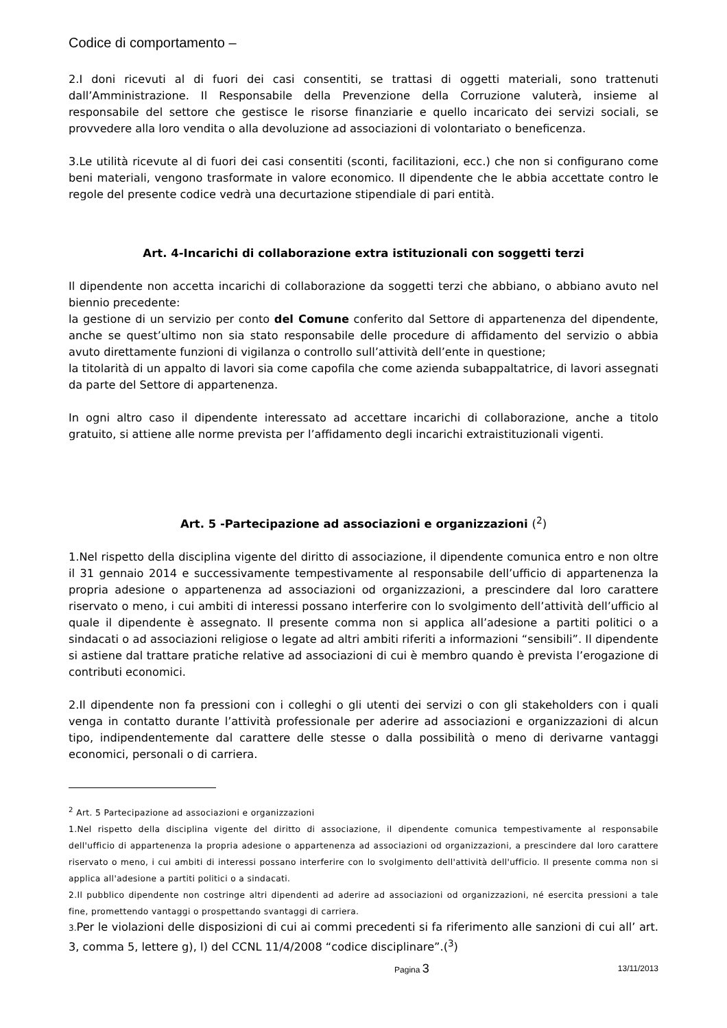Codice di comportamento –
2.I doni ricevuti al di fuori dei casi consentiti, se trattasi di oggetti materiali, sono trattenuti dall’Amministrazione. Il Responsabile della Prevenzione della Corruzione valuterà, insieme al responsabile del settore che gestisce le risorse finanziarie e quello incaricato dei servizi sociali, se provvedere alla loro vendita o alla devoluzione ad associazioni di volontariato o beneficenza.
3.Le utilità ricevute al di fuori dei casi consentiti (sconti, facilitazioni, ecc.) che non si configurano come beni materiali, vengono trasformate in valore economico. Il dipendente che le abbia accettate contro le regole del presente codice vedrà una decurtazione stipendiale di pari entità.
Art. 4-Incarichi di collaborazione extra istituzionali con soggetti terzi
Il dipendente non accetta incarichi di collaborazione da soggetti terzi che abbiano, o abbiano avuto nel biennio precedente:
la gestione di un servizio per conto del Comune conferito dal Settore di appartenenza del dipendente, anche se quest’ultimo non sia stato responsabile delle procedure di affidamento del servizio o abbia avuto direttamente funzioni di vigilanza o controllo sull’attività dell’ente in questione;
la titolarità di un appalto di lavori sia come capofila che come azienda subappaltatrice, di lavori assegnati da parte del Settore di appartenenza.
In ogni altro caso il dipendente interessato ad accettare incarichi di collaborazione, anche a titolo gratuito, si attiene alle norme prevista per l’affidamento degli incarichi extraistituzionali vigenti.
Art. 5 -Partecipazione ad associazioni e organizzazioni (<sup>2</sup>)
1.Nel rispetto della disciplina vigente del diritto di associazione, il dipendente comunica entro e non oltre il 31 gennaio 2014 e successivamente tempestivamente al responsabile dell’ufficio di appartenenza la propria adesione o appartenenza ad associazioni od organizzazioni, a prescindere dal loro carattere riservato o meno, i cui ambiti di interessi possano interferire con lo svolgimento dell’attività dell’ufficio al quale il dipendente è assegnato. Il presente comma non si applica all’adesione a partiti politici o a sindacati o ad associazioni religiose o legate ad altri ambiti riferiti a informazioni “sensibili”. Il dipendente si astiene dal trattare pratiche relative ad associazioni di cui è membro quando è prevista l’erogazione di contributi economici.
2.Il dipendente non fa pressioni con i colleghi o gli utenti dei servizi o con gli stakeholders con i quali venga in contatto durante l’attività professionale per aderire ad associazioni e organizzazioni di alcun tipo, indipendentemente dal carattere delle stesse o dalla possibilità o meno di derivarne vantaggi economici, personali o di carriera.
<sup>2</sup> Art. 5 Partecipazione ad associazioni e organizzazioni
1.Nel rispetto della disciplina vigente del diritto di associazione, il dipendente comunica tempestivamente al responsabile dell'ufficio di appartenenza la propria adesione o appartenenza ad associazioni od organizzazioni, a prescindere dal loro carattere riservato o meno, i cui ambiti di interessi possano interferire con lo svolgimento dell'attività dell'ufficio. Il presente comma non si applica all'adesione a partiti politici o a sindacati.
2.Il pubblico dipendente non costringe altri dipendenti ad aderire ad associazioni od organizzazioni, né esercita pressioni a tale fine, promettendo vantaggi o prospettando svantaggi di carriera.
3. Per le violazioni delle disposizioni di cui ai commi precedenti si fa riferimento alle sanzioni di cui all’ art. 3, comma 5, lettere g), l) del CCNL 11/4/2008 “codice disciplinare”.(<sup>3</sup>)
Pagina 3 13/11/2013